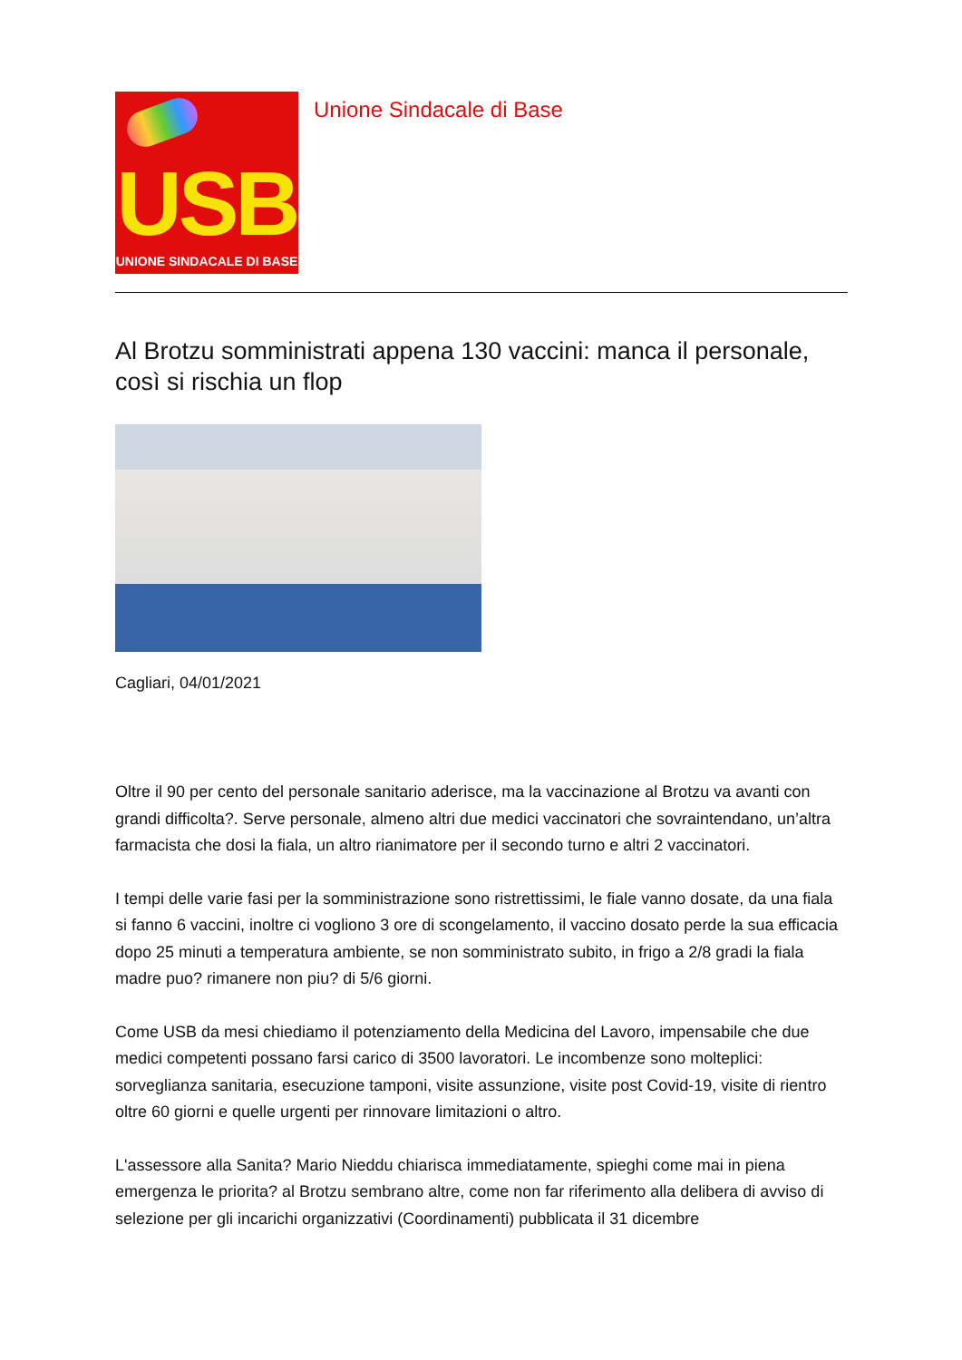USB
UNIONE SINDACALE DI BASE
Unione Sindacale di Base
Al Brotzu somministrati appena 130 vaccini: manca il personale, così si rischia un flop
Cagliari, 04/01/2021
Oltre il 90 per cento del personale sanitario aderisce, ma la vaccinazione al Brotzu va avanti con grandi difficolta?. Serve personale, almeno altri due medici vaccinatori che sovraintendano, un’altra farmacista che dosi la fiala, un altro rianimatore per il secondo turno e altri 2 vaccinatori.
I tempi delle varie fasi per la somministrazione sono ristrettissimi, le fiale vanno dosate, da una fiala si fanno 6 vaccini, inoltre ci vogliono 3 ore di scongelamento, il vaccino dosato perde la sua efficacia dopo 25 minuti a temperatura ambiente, se non somministrato subito, in frigo a 2/8 gradi la fiala madre puo? rimanere non piu? di 5/6 giorni.
Come USB da mesi chiediamo il potenziamento della Medicina del Lavoro, impensabile che due medici competenti possano farsi carico di 3500 lavoratori. Le incombenze sono molteplici: sorveglianza sanitaria, esecuzione tamponi, visite assunzione, visite post Covid-19, visite di rientro oltre 60 giorni e quelle urgenti per rinnovare limitazioni o altro.
L'assessore alla Sanita? Mario Nieddu chiarisca immediatamente, spieghi come mai in piena emergenza le priorita? al Brotzu sembrano altre, come non far riferimento alla delibera di avviso di selezione per gli incarichi organizzativi (Coordinamenti) pubblicata il 31 dicembre